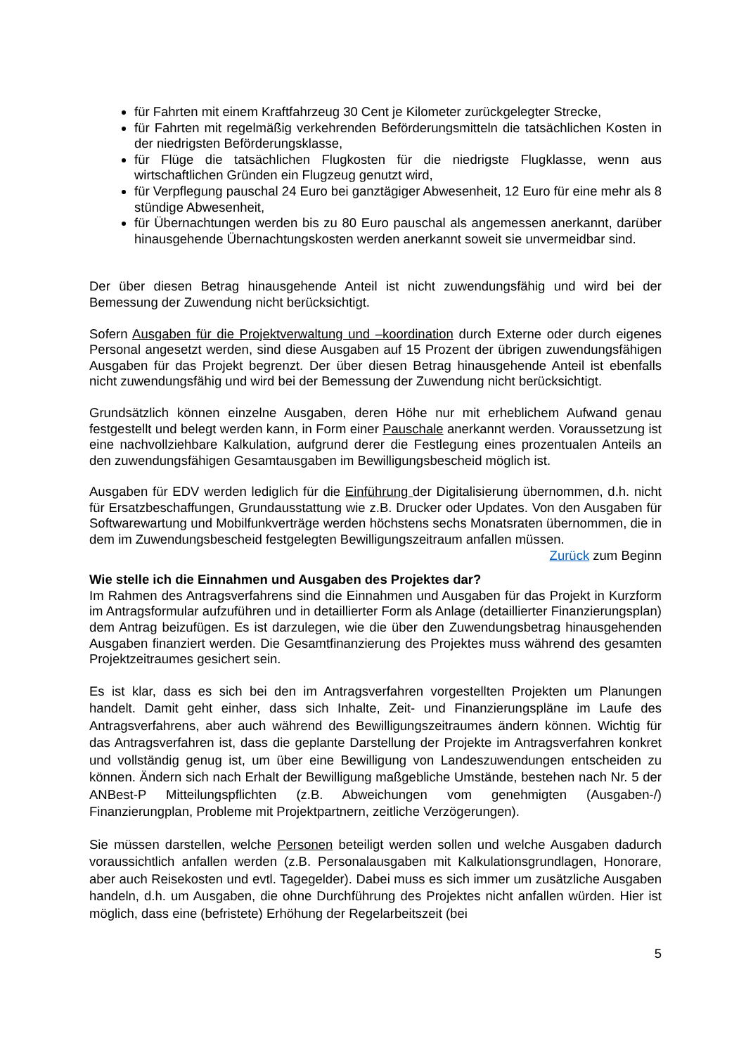für Fahrten mit einem Kraftfahrzeug 30 Cent je Kilometer zurückgelegter Strecke,
für Fahrten mit regelmäßig verkehrenden Beförderungsmitteln die tatsächlichen Kosten in der niedrigsten Beförderungsklasse,
für Flüge die tatsächlichen Flugkosten für die niedrigste Flugklasse, wenn aus wirtschaftlichen Gründen ein Flugzeug genutzt wird,
für Verpflegung pauschal 24 Euro bei ganztägiger Abwesenheit, 12 Euro für eine mehr als 8 stündige Abwesenheit,
für Übernachtungen werden bis zu 80 Euro pauschal als angemessen anerkannt, darüber hinausgehende Übernachtungskosten werden anerkannt soweit sie unvermeidbar sind.
Der über diesen Betrag hinausgehende Anteil ist nicht zuwendungsfähig und wird bei der Bemessung der Zuwendung nicht berücksichtigt.
Sofern Ausgaben für die Projektverwaltung und –koordination durch Externe oder durch eigenes Personal angesetzt werden, sind diese Ausgaben auf 15 Prozent der übrigen zuwendungsfähigen Ausgaben für das Projekt begrenzt. Der über diesen Betrag hinausgehende Anteil ist ebenfalls nicht zuwendungsfähig und wird bei der Bemessung der Zuwendung nicht berücksichtigt.
Grundsätzlich können einzelne Ausgaben, deren Höhe nur mit erheblichem Aufwand genau festgestellt und belegt werden kann, in Form einer Pauschale anerkannt werden. Voraussetzung ist eine nachvollziehbare Kalkulation, aufgrund derer die Festlegung eines prozentualen Anteils an den zuwendungsfähigen Gesamtausgaben im Bewilligungsbescheid möglich ist.
Ausgaben für EDV werden lediglich für die Einführung der Digitalisierung übernommen, d.h. nicht für Ersatzbeschaffungen, Grundausstattung wie z.B. Drucker oder Updates. Von den Ausgaben für Softwarewartung und Mobilfunkverträge werden höchstens sechs Monatsraten übernommen, die in dem im Zuwendungsbescheid festgelegten Bewilligungszeitraum anfallen müssen.
Zurück zum Beginn
Wie stelle ich die Einnahmen und Ausgaben des Projektes dar?
Im Rahmen des Antragsverfahrens sind die Einnahmen und Ausgaben für das Projekt in Kurzform im Antragsformular aufzuführen und in detaillierter Form als Anlage (detaillierter Finanzierungsplan) dem Antrag beizufügen. Es ist darzulegen, wie die über den Zuwendungsbetrag hinausgehenden Ausgaben finanziert werden. Die Gesamtfinanzierung des Projektes muss während des gesamten Projektzeitraumes gesichert sein.
Es ist klar, dass es sich bei den im Antragsverfahren vorgestellten Projekten um Planungen handelt. Damit geht einher, dass sich Inhalte, Zeit- und Finanzierungspläne im Laufe des Antragsverfahrens, aber auch während des Bewilligungszeitraumes ändern können. Wichtig für das Antragsverfahren ist, dass die geplante Darstellung der Projekte im Antragsverfahren konkret und vollständig genug ist, um über eine Bewilligung von Landeszuwendungen entscheiden zu können. Ändern sich nach Erhalt der Bewilligung maßgebliche Umstände, bestehen nach Nr. 5 der ANBest-P Mitteilungspflichten (z.B. Abweichungen vom genehmigten (Ausgaben-/) Finanzierungplan, Probleme mit Projektpartnern, zeitliche Verzögerungen).
Sie müssen darstellen, welche Personen beteiligt werden sollen und welche Ausgaben dadurch voraussichtlich anfallen werden (z.B. Personalausgaben mit Kalkulationsgrundlagen, Honorare, aber auch Reisekosten und evtl. Tagegelder). Dabei muss es sich immer um zusätzliche Ausgaben handeln, d.h. um Ausgaben, die ohne Durchführung des Projektes nicht anfallen würden. Hier ist möglich, dass eine (befristete) Erhöhung der Regelarbeitszeit (bei
5